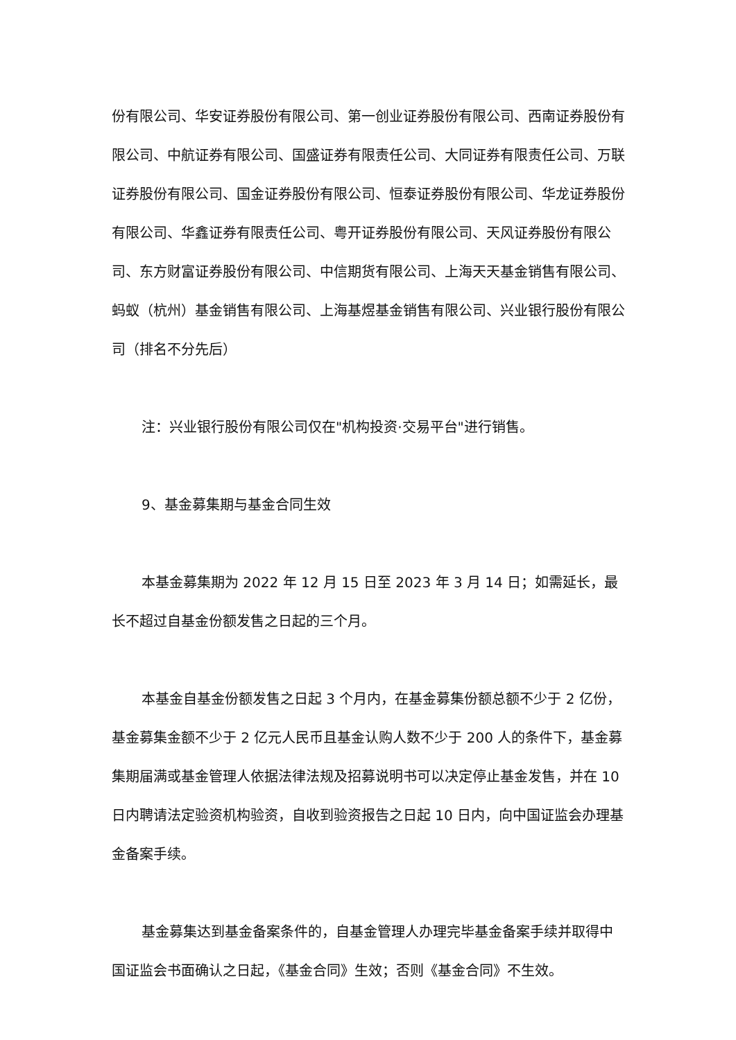份有限公司、华安证券股份有限公司、第一创业证券股份有限公司、西南证券股份有限公司、中航证券有限公司、国盛证券有限责任公司、大同证券有限责任公司、万联证券股份有限公司、国金证券股份有限公司、恒泰证券股份有限公司、华龙证券股份有限公司、华鑫证券有限责任公司、粤开证券股份有限公司、天风证券股份有限公司、东方财富证券股份有限公司、中信期货有限公司、上海天天基金销售有限公司、蚂蚁（杭州）基金销售有限公司、上海基煜基金销售有限公司、兴业银行股份有限公司（排名不分先后）
注：兴业银行股份有限公司仅在"机构投资·交易平台"进行销售。
9、基金募集期与基金合同生效
本基金募集期为 2022 年 12 月 15 日至 2023 年 3 月 14 日；如需延长，最长不超过自基金份额发售之日起的三个月。
本基金自基金份额发售之日起 3 个月内，在基金募集份额总额不少于 2 亿份，基金募集金额不少于 2 亿元人民币且基金认购人数不少于 200 人的条件下，基金募集期届满或基金管理人依据法律法规及招募说明书可以决定停止基金发售，并在 10 日内聘请法定验资机构验资，自收到验资报告之日起 10 日内，向中国证监会办理基金备案手续。
基金募集达到基金备案条件的，自基金管理人办理完毕基金备案手续并取得中国证监会书面确认之日起，《基金合同》生效；否则《基金合同》不生效。